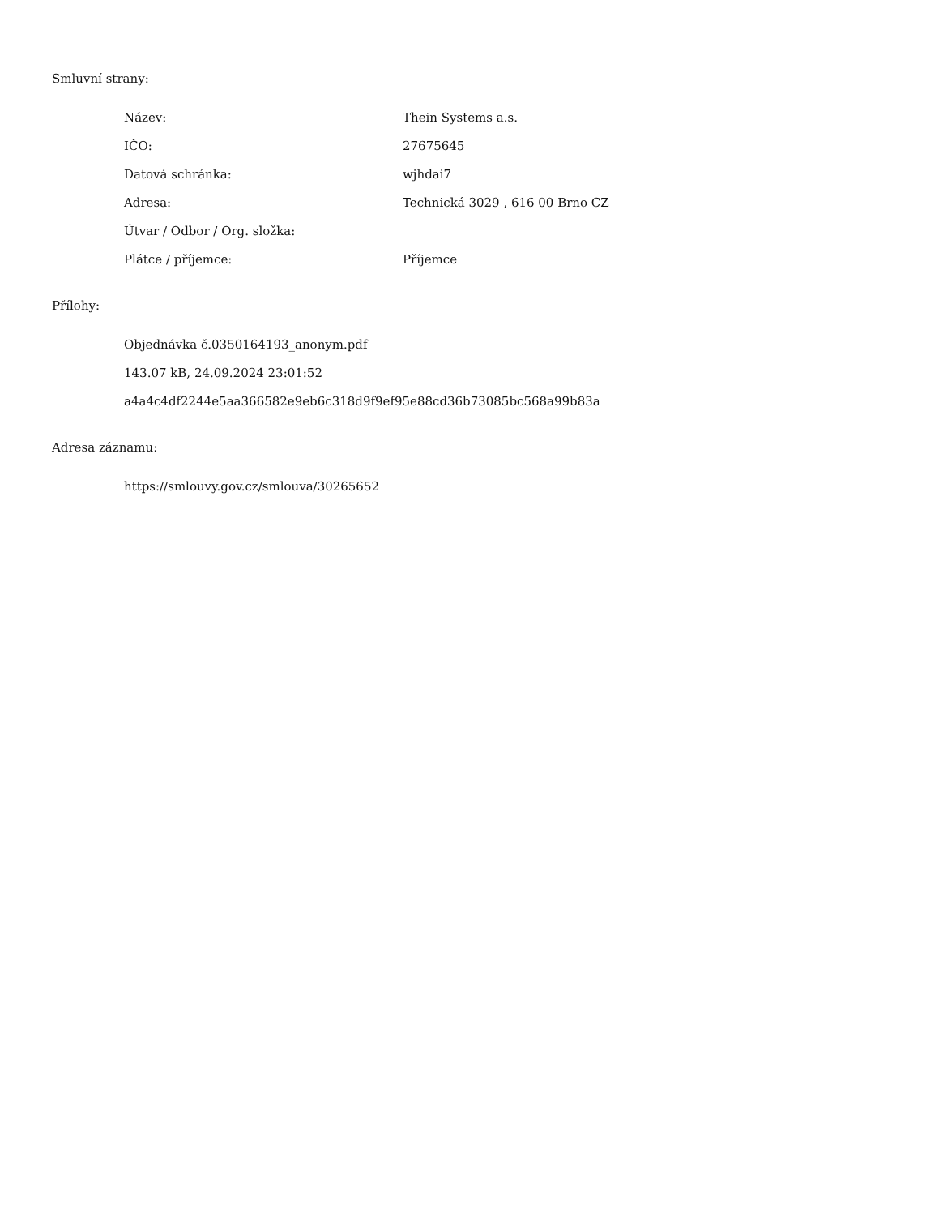Smluvní strany:
| Název: | Thein Systems a.s. |
| IČO: | 27675645 |
| Datová schránka: | wjhdai7 |
| Adresa: | Technická 3029 , 616 00 Brno CZ |
| Útvar / Odbor / Org. složka: | |
| Plátce / příjemce: | Příjemce |
Přílohy:
Objednávka č.0350164193_anonym.pdf
143.07 kB, 24.09.2024 23:01:52
a4a4c4df2244e5aa366582e9eb6c318d9f9ef95e88cd36b73085bc568a99b83a
Adresa záznamu:
https://smlouvy.gov.cz/smlouva/30265652